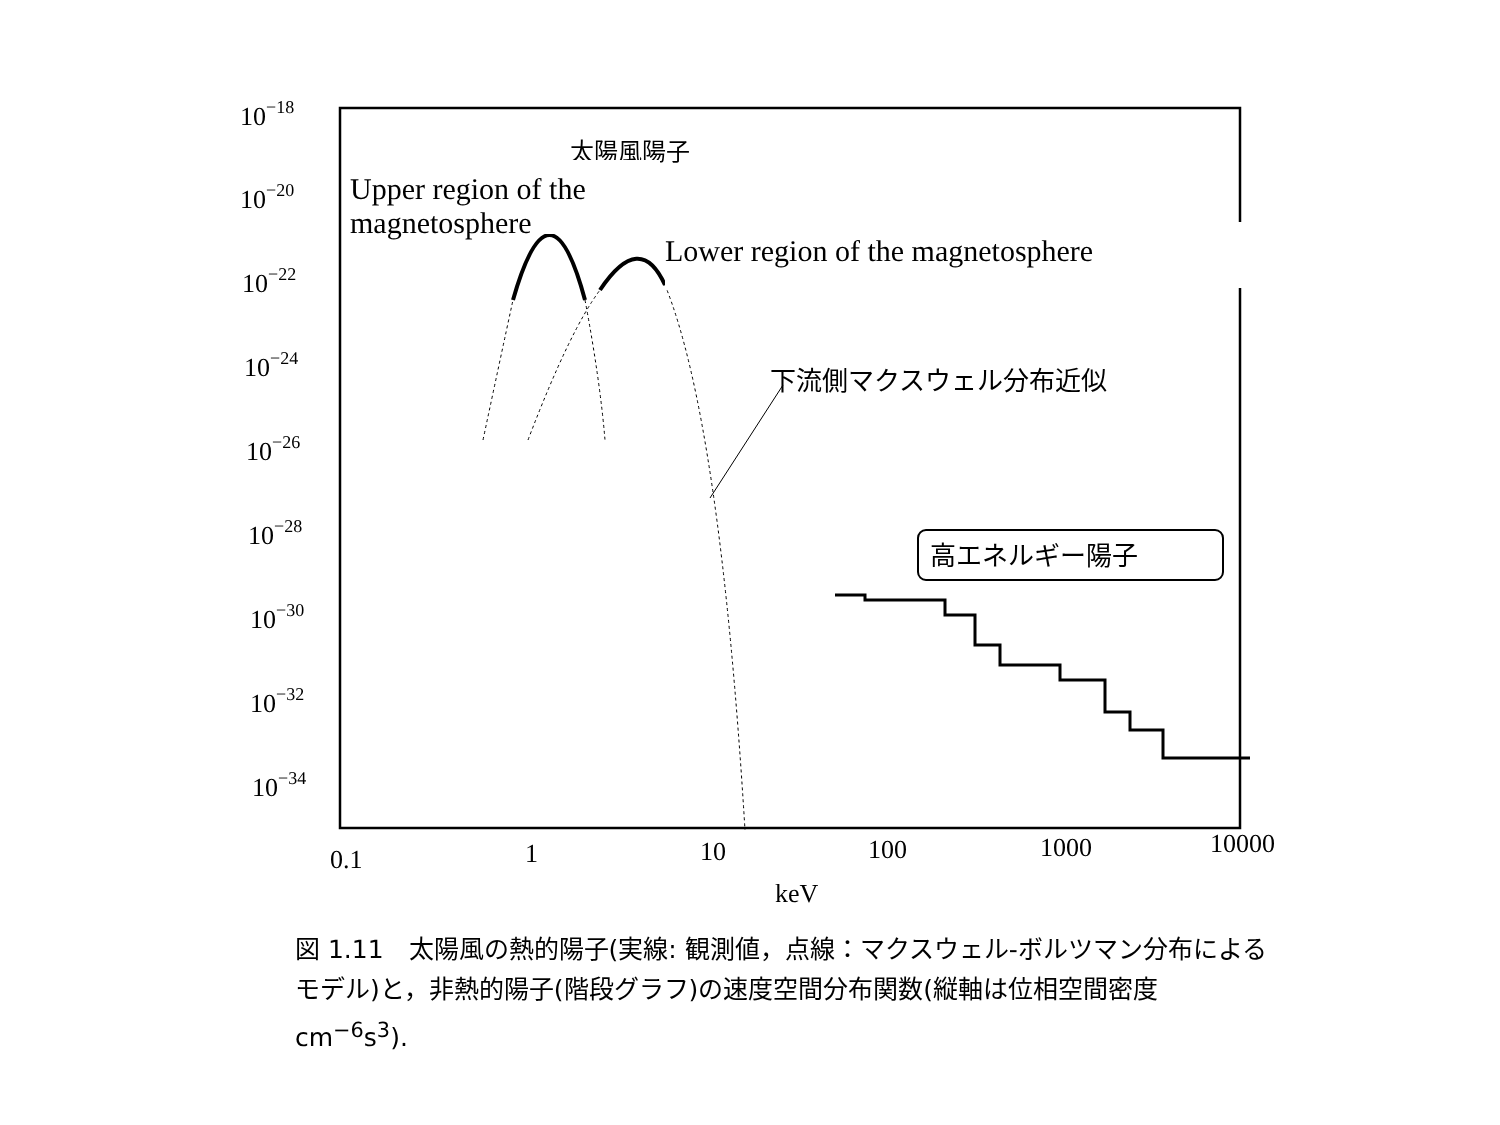10−18
10−20
10−22
10−24
10−26
10−28
10−30
10−32
10−34
0.1
1
10
100
1000
10000
keV
下流側マクスウェル分布近似
高エネルギー陽子
太陽風陽子
Upper region of the magnetosphere
Lower region of the magnetosphere
図 1.11　太陽風の熱的陽子(実線: 観測値，点線：マクスウェル-ボルツマン分布によるモデル)と，非熱的陽子(階段グラフ)の速度空間分布関数(縦軸は位相空間密度 cm<sup>−6</sup>s<sup>3</sup>).